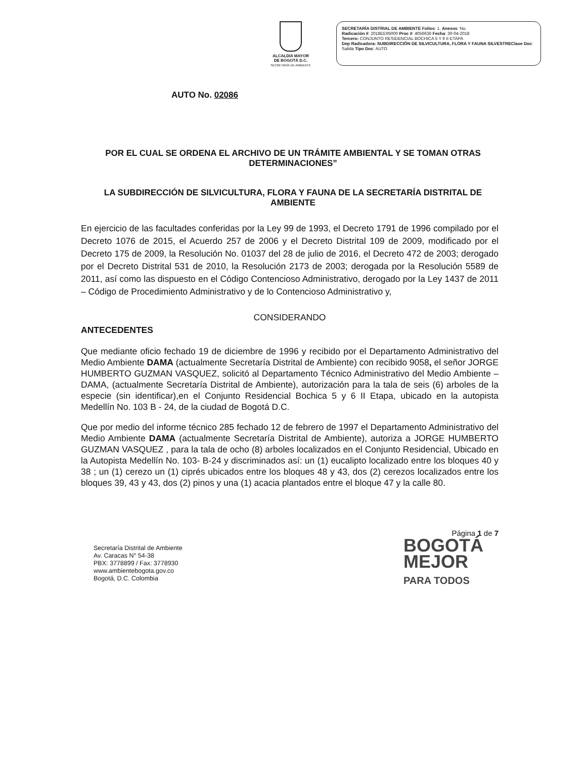ALCALDÍA MAYOR
DE BOGOTÁ D.C.
SECRETARÍA DE AMBIENTE
SECRETARÍA DISTRIAL DE AMBIENTE Folios: 1. Anexos: No.
Radicación #: 2018EE95000 Proc #: 4056636 Fecha: 30-04-2018
Tercero: CONJUNTO RESIDENCIAL BOCHICA 5 Y 6 II ETAPA
Dep Radicadora: SUBDIRECCIÓN DE SILVICULTURA, FLORA Y FAUNA SILVESTREClase Doc: Salida Tipo Doc: AUTO
AUTO No. 02086
POR EL CUAL SE ORDENA EL ARCHIVO DE UN TRÁMITE AMBIENTAL Y SE TOMAN OTRAS DETERMINACIONES”
LA SUBDIRECCIÓN DE SILVICULTURA, FLORA Y FAUNA DE LA SECRETARÍA DISTRITAL DE AMBIENTE
En ejercicio de las facultades conferidas por la Ley 99 de 1993, el Decreto 1791 de 1996 compilado por el Decreto 1076 de 2015, el Acuerdo 257 de 2006 y el Decreto Distrital 109 de 2009, modificado por el Decreto 175 de 2009, la Resolución No. 01037 del 28 de julio de 2016, el Decreto 472 de 2003; derogado por el Decreto Distrital 531 de 2010, la Resolución 2173 de 2003; derogada por la Resolución 5589 de 2011, así como las dispuesto en el Código Contencioso Administrativo, derogado por la Ley 1437 de 2011 – Código de Procedimiento Administrativo y de lo Contencioso Administrativo y,
CONSIDERANDO
ANTECEDENTES
Que mediante oficio fechado 19 de diciembre de 1996 y recibido por el Departamento Administrativo del Medio Ambiente DAMA (actualmente Secretaría Distrital de Ambiente) con recibido 9058, el señor JORGE HUMBERTO GUZMAN VASQUEZ, solicitó al Departamento Técnico Administrativo del Medio Ambiente – DAMA, (actualmente Secretaría Distrital de Ambiente), autorización para la tala de seis (6) arboles de la especie (sin identificar),en el Conjunto Residencial Bochica 5 y 6 II Etapa, ubicado en la autopista Medellín No. 103 B - 24, de la ciudad de Bogotá D.C.
Que por medio del informe técnico 285 fechado 12 de febrero de 1997 el Departamento Administrativo del Medio Ambiente DAMA (actualmente Secretaría Distrital de Ambiente), autoriza a JORGE HUMBERTO GUZMAN VASQUEZ , para la tala de ocho (8) arboles localizados en el Conjunto Residencial, Ubicado en la Autopista Medellín No. 103- B-24 y discriminados así: un (1) eucalipto localizado entre los bloques 40 y 38 ; un (1) cerezo un (1) ciprés ubicados entre los bloques 48 y 43, dos (2) cerezos localizados entre los bloques 39, 43 y 43, dos (2) pinos y una (1) acacia plantados entre el bloque 47 y la calle 80.
Página 1 de 7
Secretaría Distrital de Ambiente
Av. Caracas N° 54-38
PBX: 3778899 / Fax: 3778930
www.ambientebogota.gov.co
Bogotá, D.C. Colombia
BOGOTÁ
MEJOR
PARA TODOS